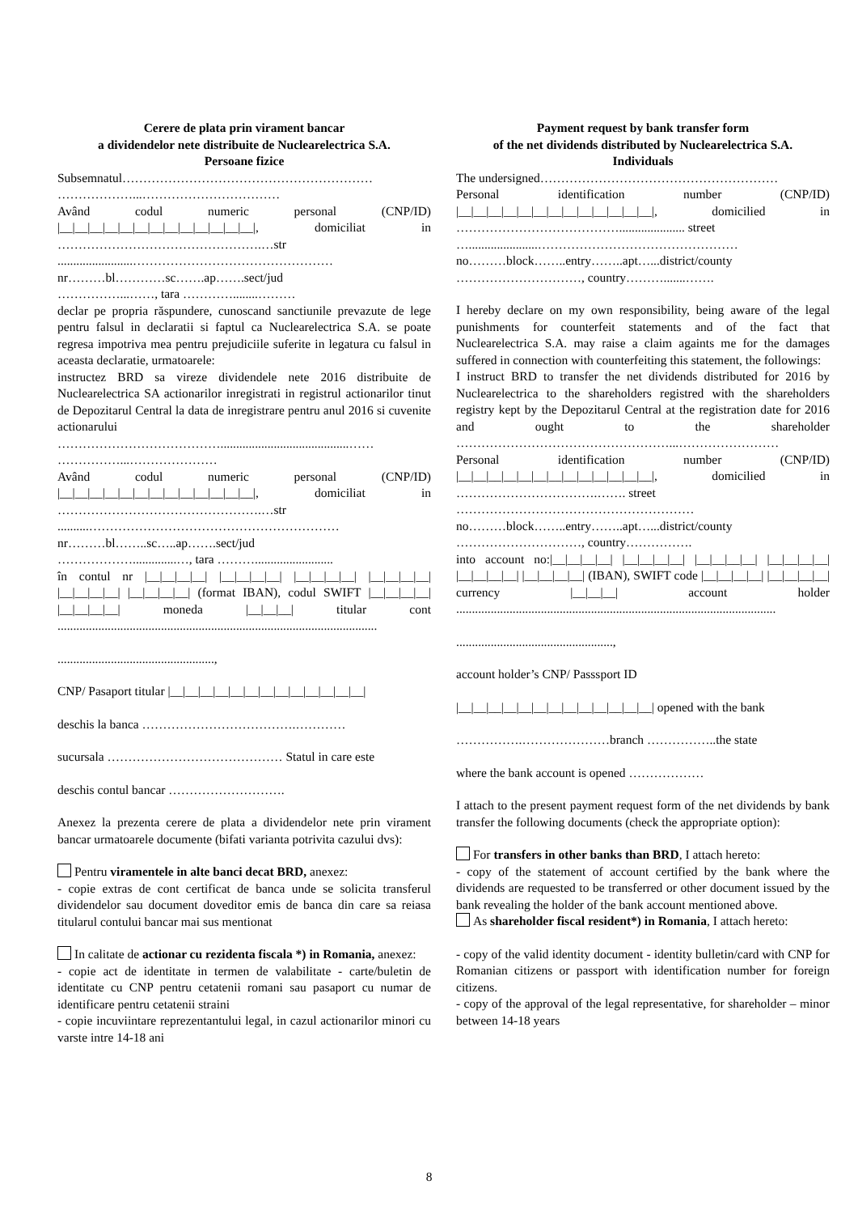Cerere de plata prin virament bancar
a dividendelor nete distribuite de Nuclearelectrica S.A.
Persoane fizice
Subsemnatul……………………………………………………
………………...……………………………
Având codul numeric personal (CNP/ID) |__|__|__|__|__|__|__|__|__|__|__|__|__|, domiciliat in ………………………………………….…str
........................…………………………………………
nr………bl…………sc…….ap…….sect/jud
……………...……, tara …………........………
declar pe propria răspundere, cunoscand sanctiunile prevazute de lege pentru falsul in declaratii si faptul ca Nuclearelectrica S.A. se poate regresa impotriva mea pentru prejudiciile suferite in legatura cu falsul in aceasta declaratie, urmatoarele:
instructez BRD sa vireze dividendele nete 2016 distribuite de Nuclearelectrica SA actionarilor inregistrati in registrul actionarilor tinut de Depozitarul Central la data de inregistrare pentru anul 2016 si cuvenite actionarului ………………………………….........................................……
……………...…………………
Având codul numeric personal (CNP/ID) |__|__|__|__|__|__|__|__|__|__|__|__|__|, domiciliat in ………………………………………….…str
..........……………………………………………………
nr………bl……..sc…..ap…….sect/jud
………………..............…, tara ……….........................
în contul nr |__|__|__|__| |__|__|__|__| |__|__|__|__| |__|__|__|__| |__|__|__|__| |__|__|__|__| (format IBAN), codul SWIFT |__|__|__|__| |__|__|__|__| moneda |__|__|__| titular cont ......................................................................................................
..................................................,
CNP/ Pasaport titular |__|__|__|__|__|__|__|__|__|__|__|__|__|
deschis la banca ……………………………….…………
sucursala …………………………………… Statul in care este
deschis contul bancar ……………………….
Anexez la prezenta cerere de plata a dividendelor nete prin virament bancar urmatoarele documente (bifati varianta potrivita cazului dvs):
Pentru viramentele in alte banci decat BRD, anexez:
- copie extras de cont certificat de banca unde se solicita transferul dividendelor sau document doveditor emis de banca din care sa reiasa titularul contului bancar mai sus mentionat
In calitate de actionar cu rezidenta fiscala *) in Romania, anexez:
- copie act de identitate in termen de valabilitate - carte/buletin de identitate cu CNP pentru cetatenii romani sau pasaport cu numar de identificare pentru cetatenii straini
- copie incuviintare reprezentantului legal, in cazul actionarilor minori cu varste intre 14-18 ani
Payment request by bank transfer form
of the net dividends distributed by Nuclearelectrica S.A.
Individuals
The undersigned…………………………………………………
Personal identification number (CNP/ID) |__|__|__|__|__|__|__|__|__|__|__|__|__|, domicilied in …………………………………..................... street
…......................…………………………………………
no………block……..entry……..apt…...district/county
…………………………, country……….......…….
I hereby declare on my own responsibility, being aware of the legal punishments for counterfeit statements and of the fact that Nuclearelectrica S.A. may raise a claim againts me for the damages suffered in connection with counterfeiting this statement, the followings:
I instruct BRD to transfer the net dividends distributed for 2016 by Nuclearelectrica to the shareholders registred with the shareholders registry kept by the Depozitarul Central at the registration date for 2016 and ought to the shareholder ……………………………………………...……………………
Personal identification number (CNP/ID) |__|__|__|__|__|__|__|__|__|__|__|__|__|, domicilied in …………………………….……. street
…………………………………………………
no………block……..entry……..apt…...district/county
…………………………, country…………….
into account no:|__|__|__|__| |__|__|__|__| |__|__|__|__| |__|__|__|__| |__|__|__|__| |__|__|__|__| (IBAN), SWIFT code |__|__|__|__| |__|__|__|__| currency |__|__|__| account holder ......................................................................................................
..................................................,
account holder’s CNP/ Passsport ID
|__|__|__|__|__|__|__|__|__|__|__|__|__| opened with the bank
…………….…………………branch ……………..the state
where the bank account is opened ………………
I attach to the present payment request form of the net dividends by bank transfer the following documents (check the appropriate option):
For transfers in other banks than BRD, I attach hereto:
- copy of the statement of account certified by the bank where the dividends are requested to be transferred or other document issued by the bank revealing the holder of the bank account mentioned above.
As shareholder fiscal resident*) in Romania, I attach hereto:
- copy of the valid identity document - identity bulletin/card with CNP for Romanian citizens or passport with identification number for foreign citizens.
- copy of the approval of the legal representative, for shareholder – minor between 14-18 years
8